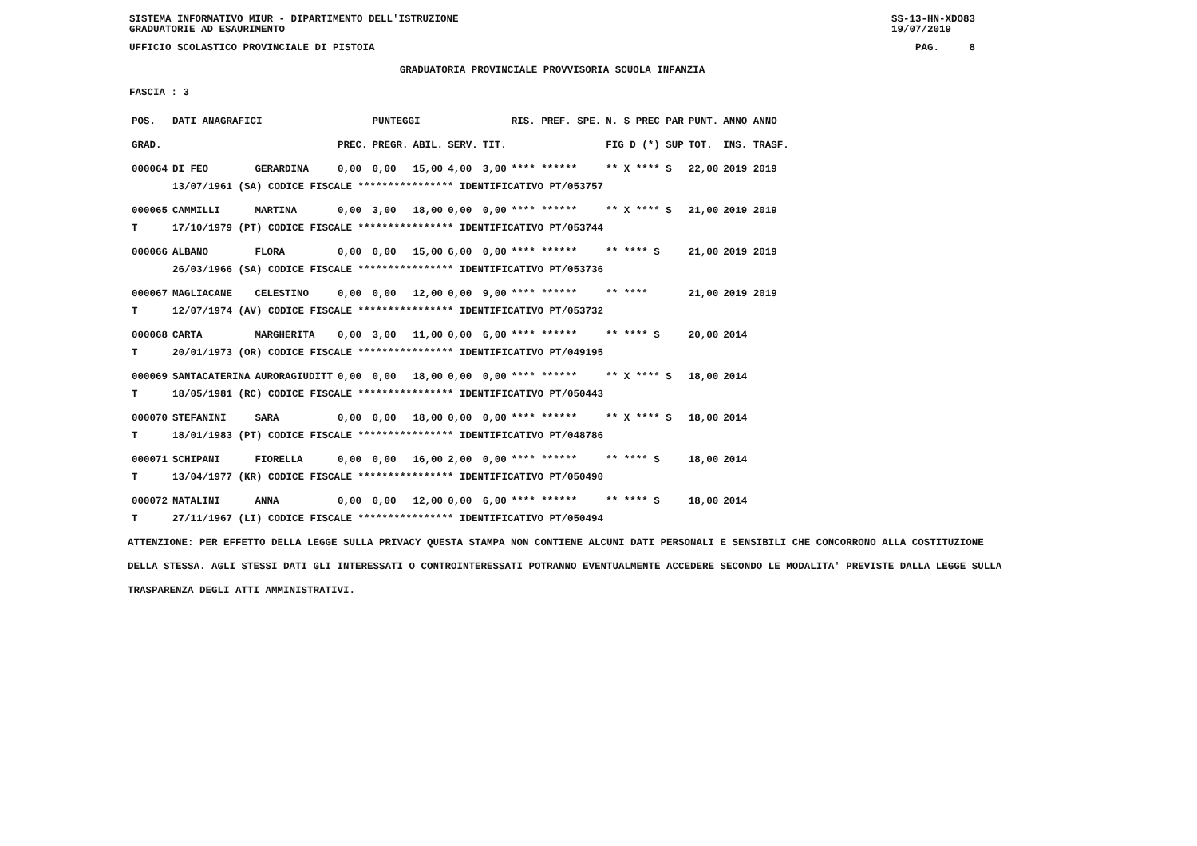SISTEMA INFORMATIVO MIUR - DIPARTIMENTO DELL'ISTRUZIONE
GRADUATORIE AD ESAURIMENTO SS-13-HN-XDO83
19/07/2019
UFFICIO SCOLASTICO PROVINCIALE DI PISTOIA PAG. 8
GRADUATORIA PROVINCIALE PROVVISORIA SCUOLA INFANZIA
FASCIA : 3
| POS. | DATI ANAGRAFICI | | | PUNTEGGI | | | | RIS. PREF. SPE. | | N. S PREC PAR | PUNT. | ANNO ANNO |
| --- | --- | --- | --- | --- | --- | --- | --- | --- | --- | --- | --- | --- |
| GRAD. | | | PREC. | PREGR. | ABIL. | SERV. | TIT. | | | FIG D (*) SUP | TOT. | INS. TRASF. |
| 000064 | DI FEO | GERARDINA | 0,00 | 0,00 | 15,00 | 4,00 | 3,00 | **** ****** | | ** X **** S | 22,00 | 2019 2019 |
| | 13/07/1961 (SA) CODICE FISCALE **************** IDENTIFICATIVO PT/053757 | | | | | | | | | | | |
| 000065 | CAMMILLI | MARTINA | 0,00 | 3,00 | 18,00 | 0,00 | 0,00 | **** ****** | | ** X **** S | 21,00 | 2019 2019 |
| T | 17/10/1979 (PT) CODICE FISCALE **************** IDENTIFICATIVO PT/053744 | | | | | | | | | | | |
| 000066 | ALBANO | FLORA | 0,00 | 0,00 | 15,00 | 6,00 | 0,00 | **** ****** | | ** **** S | 21,00 | 2019 2019 |
| | 26/03/1966 (SA) CODICE FISCALE **************** IDENTIFICATIVO PT/053736 | | | | | | | | | | | |
| 000067 | MAGLIACANE | CELESTINO | 0,00 | 0,00 | 12,00 | 0,00 | 9,00 | **** ****** | | ** **** | 21,00 | 2019 2019 |
| T | 12/07/1974 (AV) CODICE FISCALE **************** IDENTIFICATIVO PT/053732 | | | | | | | | | | | |
| 000068 | CARTA | MARGHERITA | 0,00 | 3,00 | 11,00 | 0,00 | 6,00 | **** ****** | | ** **** S | 20,00 | 2014 |
| T | 20/01/1973 (OR) CODICE FISCALE **************** IDENTIFICATIVO PT/049195 | | | | | | | | | | | |
| 000069 | SANTACATERINA | AURORAGIUDITT | 0,00 | 0,00 | 18,00 | 0,00 | 0,00 | **** ****** | | ** X **** S | 18,00 | 2014 |
| T | 18/05/1981 (RC) CODICE FISCALE **************** IDENTIFICATIVO PT/050443 | | | | | | | | | | | |
| 000070 | STEFANINI | SARA | 0,00 | 0,00 | 18,00 | 0,00 | 0,00 | **** ****** | | ** X **** S | 18,00 | 2014 |
| T | 18/01/1983 (PT) CODICE FISCALE **************** IDENTIFICATIVO PT/048786 | | | | | | | | | | | |
| 000071 | SCHIPANI | FIORELLA | 0,00 | 0,00 | 16,00 | 2,00 | 0,00 | **** ****** | | ** **** S | 18,00 | 2014 |
| T | 13/04/1977 (KR) CODICE FISCALE **************** IDENTIFICATIVO PT/050490 | | | | | | | | | | | |
| 000072 | NATALINI | ANNA | 0,00 | 0,00 | 12,00 | 0,00 | 6,00 | **** ****** | | ** **** S | 18,00 | 2014 |
| T | 27/11/1967 (LI) CODICE FISCALE **************** IDENTIFICATIVO PT/050494 | | | | | | | | | | | |
ATTENZIONE: PER EFFETTO DELLA LEGGE SULLA PRIVACY QUESTA STAMPA NON CONTIENE ALCUNI DATI PERSONALI E SENSIBILI CHE CONCORRONO ALLA COSTITUZIONE DELLA STESSA. AGLI STESSI DATI GLI INTERESSATI O CONTROINTERESSATI POTRANNO EVENTUALMENTE ACCEDERE SECONDO LE MODALITA' PREVISTE DALLA LEGGE SULLA TRASPARENZA DEGLI ATTI AMMINISTRATIVI.